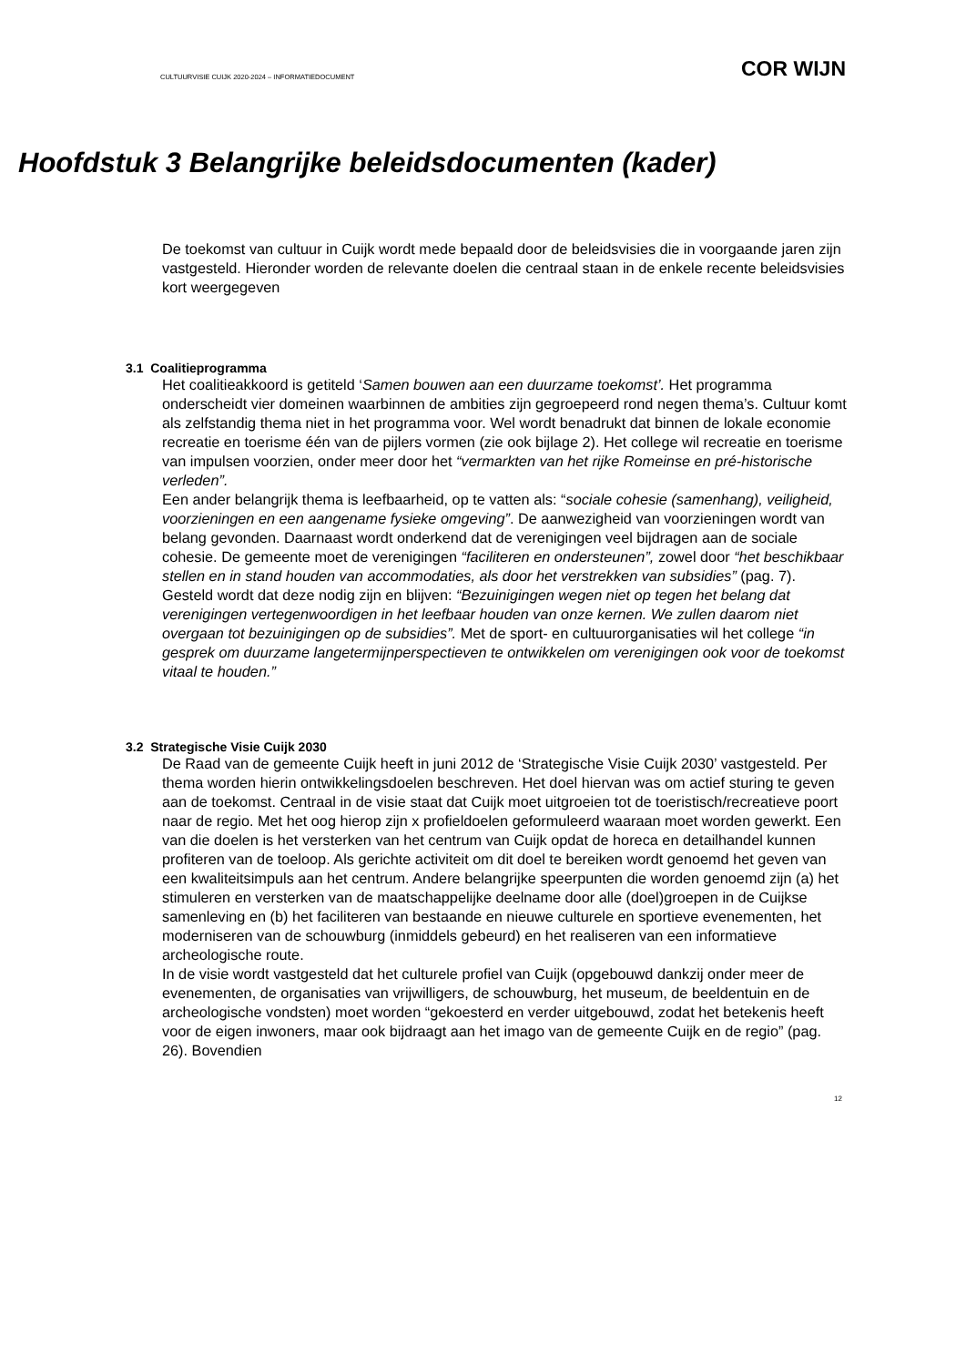CULTUURVISIE CUIJK 2020-2024 – INFORMATIEDOCUMENT COR WIJN
Hoofdstuk 3 Belangrijke beleidsdocumenten (kader)
De toekomst van cultuur in Cuijk wordt mede bepaald door de beleidsvisies die in voorgaande jaren zijn vastgesteld. Hieronder worden de relevante doelen die centraal staan in de enkele recente beleidsvisies kort weergegeven
3.1 Coalitieprogramma
Het coalitieakkoord is getiteld ‘Samen bouwen aan een duurzame toekomst’. Het programma onderscheidt vier domeinen waarbinnen de ambities zijn gegroepeerd rond negen thema’s. Cultuur komt als zelfstandig thema niet in het programma voor. Wel wordt benadrukt dat binnen de lokale economie recreatie en toerisme één van de pijlers vormen (zie ook bijlage 2). Het college wil recreatie en toerisme van impulsen voorzien, onder meer door het “vermarkten van het rijke Romeinse en pré-historische verleden”.
Een ander belangrijk thema is leefbaarheid, op te vatten als: “sociale cohesie (samenhang), veiligheid, voorzieningen en een aangename fysieke omgeving”. De aanwezigheid van voorzieningen wordt van belang gevonden. Daarnaast wordt onderkend dat de verenigingen veel bijdragen aan de sociale cohesie. De gemeente moet de verenigingen “faciliteren en ondersteunen”, zowel door “het beschikbaar stellen en in stand houden van accommodaties, als door het verstrekken van subsidies” (pag. 7). Gesteld wordt dat deze nodig zijn en blijven: “Bezuinigingen wegen niet op tegen het belang dat verenigingen vertegenwoordigen in het leefbaar houden van onze kernen. We zullen daarom niet overgaan tot bezuinigingen op de subsidies”. Met de sport- en cultuurorganisaties wil het college “in gesprek om duurzame langetermijnperspectieven te ontwikkelen om verenigingen ook voor de toekomst vitaal te houden.”
3.2 Strategische Visie Cuijk 2030
De Raad van de gemeente Cuijk heeft in juni 2012 de ‘Strategische Visie Cuijk 2030’ vastgesteld. Per thema worden hierin ontwikkelingsdoelen beschreven. Het doel hiervan was om actief sturing te geven aan de toekomst. Centraal in de visie staat dat Cuijk moet uitgroeien tot de toeristisch/recreatieve poort naar de regio. Met het oog hierop zijn x profieldoelen geformuleerd waaraan moet worden gewerkt. Een van die doelen is het versterken van het centrum van Cuijk opdat de horeca en detailhandel kunnen profiteren van de toeloop. Als gerichte activiteit om dit doel te bereiken wordt genoemd het geven van een kwaliteitsimpuls aan het centrum. Andere belangrijke speerpunten die worden genoemd zijn (a) het stimuleren en versterken van de maatschappelijke deelname door alle (doel)groepen in de Cuijkse samenleving en (b) het faciliteren van bestaande en nieuwe culturele en sportieve evenementen, het moderniseren van de schouwburg (inmiddels gebeurd) en het realiseren van een informatieve archeologische route.
In de visie wordt vastgesteld dat het culturele profiel van Cuijk (opgebouwd dankzij onder meer de evenementen, de organisaties van vrijwilligers, de schouwburg, het museum, de beeldentuin en de archeologische vondsten) moet worden “gekoesterd en verder uitgebouwd, zodat het betekenis heeft voor de eigen inwoners, maar ook bijdraagt aan het imago van de gemeente Cuijk en de regio” (pag. 26). Bovendien
12